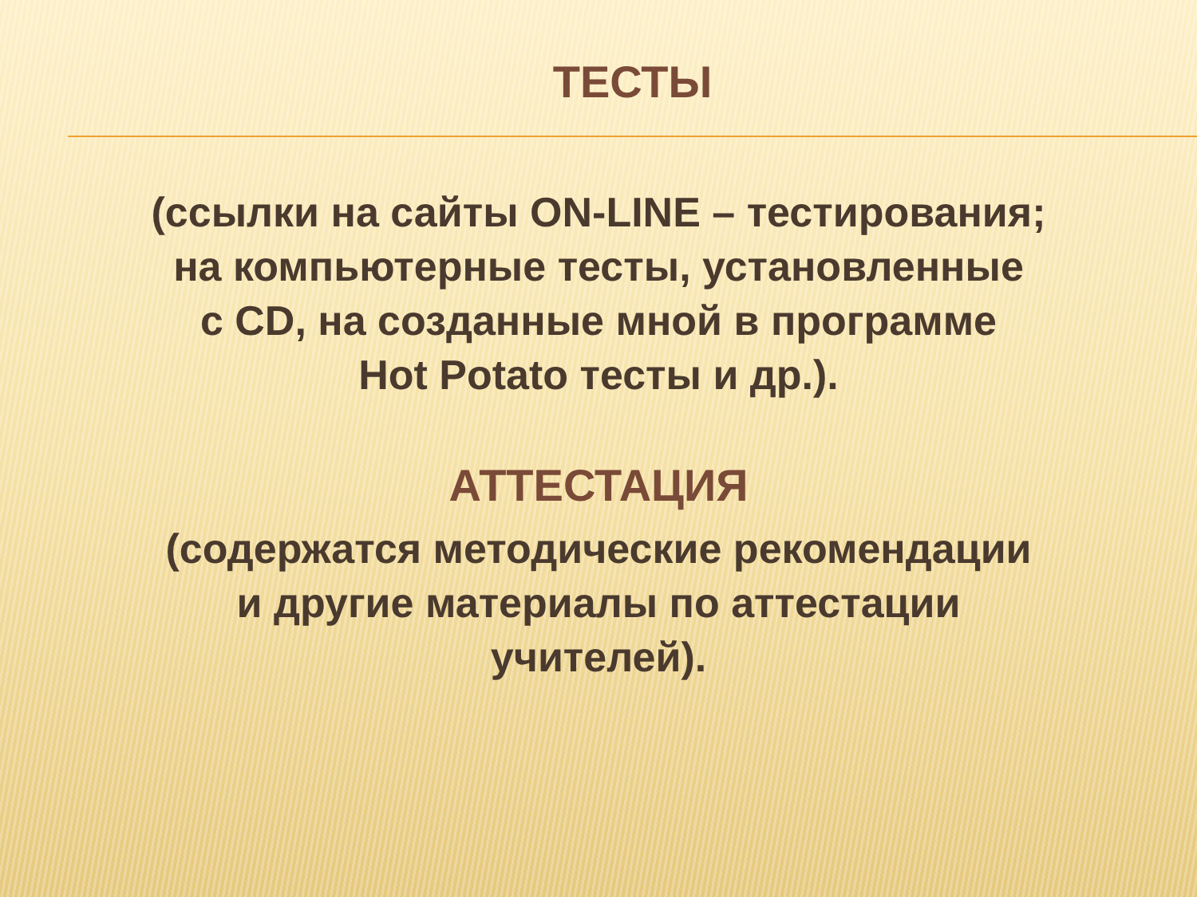ТЕСТЫ
(ссылки на сайты ON-LINE – тестирования;
на компьютерные тесты, установленные
с CD, на созданные мной в программе
Hot Potato тесты и др.).
АТТЕСТАЦИЯ
(содержатся методические рекомендации
и другие материалы по аттестации
учителей).